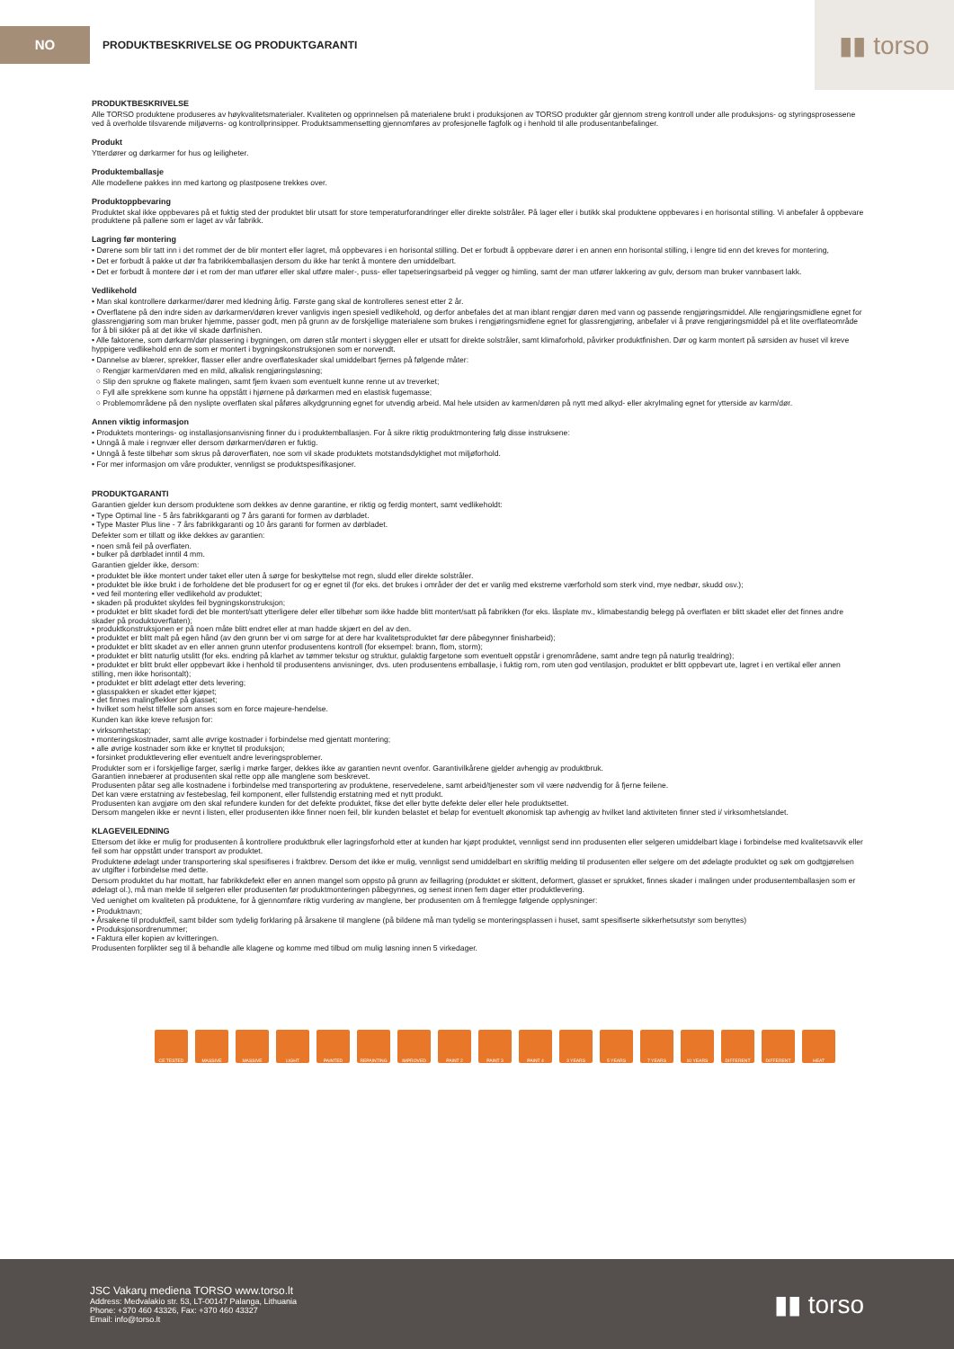NO
PRODUKTBESKRIVELSE OG PRODUKTGARANTI
▮▮ torso
PRODUKTBESKRIVELSE
Alle TORSO produktene produseres av høykvalitetsmaterialer. Kvaliteten og opprinnelsen på materialene brukt i produksjonen av TORSO produkter går gjennom streng kontroll under alle produksjons- og styringsprosessene ved å overholde tilsvarende miljøverns- og kontrollprinsipper. Produktsammensetting gjennomføres av profesjonelle fagfolk og i henhold til alle produsentanbefalinger.
Produkt
Ytterdører og dørkarmer for hus og leiligheter.
Produktemballasje
Alle modellene pakkes inn med kartong og plastposene trekkes over.
Produktoppbevaring
Produktet skal ikke oppbevares på et fuktig sted der produktet blir utsatt for store temperaturforandringer eller direkte solstråler. På lager eller i butikk skal produktene oppbevares i en horisontal stilling. Vi anbefaler å oppbevare produktene på pallene som er laget av vår fabrikk.
Lagring før montering
• Dørene som blir tatt inn i det rommet der de blir montert eller lagret, må oppbevares i en horisontal stilling. Det er forbudt å oppbevare dører i en annen enn horisontal stilling, i lengre tid enn det kreves for montering,
• Det er forbudt å pakke ut dør fra fabrikkemballasjen dersom du ikke har tenkt å montere den umiddelbart.
• Det er forbudt å montere dør i et rom der man utfører eller skal utføre maler-, puss- eller tapetseringsarbeid på vegger og himling, samt der man utfører lakkering av gulv, dersom man bruker vannbasert lakk.
Vedlikehold
• Man skal kontrollere dørkarmer/dører med kledning årlig. Første gang skal de kontrolleres senest etter 2 år.
• Overflatene på den indre siden av dørkarmen/døren krever vanligvis ingen spesiell vedlikehold, og derfor anbefales det at man iblant rengjør døren med vann og passende rengjøringsmiddel. Alle rengjøringsmidlene egnet for glassrengjøring som man bruker hjemme, passer godt, men på grunn av de forskjellige materialene som brukes i rengjøringsmidlene egnet for glassrengjøring, anbefaler vi å prøve rengjøringsmiddel på et lite overflateområde for å bli sikker på at det ikke vil skade dørfinishen.
• Alle faktorene, som dørkarm/dør plassering i bygningen, om døren står montert i skyggen eller er utsatt for direkte solstråler, samt klimaforhold, påvirker produktfinishen. Dør og karm montert på sørsiden av huset vil kreve hyppigere vedlikehold enn de som er montert i bygningskonstruksjonen som er norvendt.
• Dannelse av blærer, sprekker, flasser eller andre overflateskader skal umiddelbart fjernes på følgende måter:
○ Rengjør karmen/døren med en mild, alkalisk rengjøringsløsning;
○ Slip den sprukne og flakete malingen, samt fjern kvaen som eventuelt kunne renne ut av treverket;
○ Fyll alle sprekkene som kunne ha oppstått i hjørnene på dørkarmen med en elastisk fugemasse;
○ Problemområdene på den nyslipte overflaten skal påføres alkydgrunning egnet for utvendig arbeid. Mal hele utsiden av karmen/døren på nytt med alkyd- eller akrylmaling egnet for ytterside av karm/dør.
Annen viktig informasjon
• Produktets monterings- og installasjonsanvisning finner du i produktemballasjen. For å sikre riktig produktmontering følg disse instruksene:
• Unngå å male i regnvær eller dersom dørkarmen/døren er fuktig.
• Unngå å feste tilbehør som skrus på døroverflaten, noe som vil skade produktets motstandsdyktighet mot miljøforhold.
• For mer informasjon om våre produkter, vennligst se produktspesifikasjoner.
PRODUKTGARANTI
Garantien gjelder kun dersom produktene som dekkes av denne garantine, er riktig og ferdig montert, samt vedlikeholdt:
• Type Optimal line - 5 års fabrikkgaranti og 7 års garanti for formen av dørbladet.
• Type Master Plus line - 7 års fabrikkgaranti og 10 års garanti for formen av dørbladet.
Defekter som er tillatt og ikke dekkes av garantien:
• noen små feil på overflaten.
• bulker på dørbladet inntil 4 mm.
Garantien gjelder ikke, dersom:
• produktet ble ikke montert under taket eller uten å sørge for beskyttelse mot regn, sludd eller direkte solstråler.
• produktet ble ikke brukt i de forholdene det ble produsert for og er egnet til (for eks. det brukes i områder der det er vanlig med ekstreme værforhold som sterk vind, mye nedbør, skudd osv.);
• ved feil montering eller vedlikehold av produktet;
• skaden på produktet skyldes feil bygningskonstruksjon;
• produktet er blitt skadet fordi det ble montert/satt ytterligere deler eller tilbehør som ikke hadde blitt montert/satt på fabrikken (for eks. låsplate mv., klimabestandig belegg på overflaten er blitt skadet eller det finnes andre skader på produktoverflaten);
• produktkonstruksjonen er på noen måte blitt endret eller at man hadde skjært en del av den.
• produktet er blitt malt på egen hånd (av den grunn ber vi om sørge for at dere har kvalitetsproduktet før dere påbegynner finisharbeid);
• produktet er blitt skadet av en eller annen grunn utenfor produsentens kontroll (for eksempel: brann, flom, storm);
• produktet er blitt naturlig utslitt (for eks. endring på klarhet av tømmer tekstur og struktur, gulaktig fargetone som eventuelt oppstår i grenområdene, samt andre tegn på naturlig trealdring);
• produktet er blitt brukt eller oppbevart ikke i henhold til produsentens anvisninger, dvs. uten produsentens emballasje, i fuktig rom, rom uten god ventilasjon, produktet er blitt oppbevart ute, lagret i en vertikal eller annen stilling, men ikke horisontalt);
• produktet er blitt ødelagt etter dets levering;
• glasspakken er skadet etter kjøpet;
• det finnes malingflekker på glasset;
• hvilket som helst tilfelle som anses som en force majeure-hendelse.
Kunden kan ikke kreve refusjon for:
• virksomhetstap;
• monteringskostnader, samt alle øvrige kostnader i forbindelse med gjentatt montering;
• alle øvrige kostnader som ikke er knyttet til produksjon;
• forsinket produktlevering eller eventuelt andre leveringsproblemer.
Produkter som er i forskjellige farger, særlig i mørke farger, dekkes ikke av garantien nevnt ovenfor. Garantivilkårene gjelder avhengig av produktbruk.
Garantien innebærer at produsenten skal rette opp alle manglene som beskrevet.
Produsenten påtar seg alle kostnadene i forbindelse med transportering av produktene, reservedelene, samt arbeid/tjenester som vil være nødvendig for å fjerne feilene.
Det kan være erstatning av festebeslag, feil komponent, eller fullstendig erstatning med et nytt produkt.
Produsenten kan avgjøre om den skal refundere kunden for det defekte produktet, fikse det eller bytte defekte deler eller hele produktsettet.
Dersom mangelen ikke er nevnt i listen, eller produsenten ikke finner noen feil, blir kunden belastet et beløp for eventuelt økonomisk tap avhengig av hvilket land aktiviteten finner sted i/ virksomhetslandet.
KLAGEVEILEDNING
Ettersom det ikke er mulig for produsenten å kontrollere produktbruk eller lagringsforhold etter at kunden har kjøpt produktet, vennligst send inn produsenten eller selgeren umiddelbart klage i forbindelse med kvalitetsavvik eller feil som har oppstått under transport av produktet.
Produktene ødelagt under transportering skal spesifiseres i fraktbrev. Dersom det ikke er mulig, vennligst send umiddelbart en skriftlig melding til produsenten eller selgere om det ødelagte produktet og søk om godtgjørelsen av utgifter i forbindelse med dette.
Dersom produktet du har mottatt, har fabrikkdefekt eller en annen mangel som oppsto på grunn av feillagring (produktet er skittent, deformert, glasset er sprukket, finnes skader i malingen under produsentemballasjen som er ødelagt ol.), må man melde til selgeren eller produsenten før produktmonteringen påbegynnes, og senest innen fem dager etter produktlevering.
Ved uenighet om kvaliteten på produktene, for å gjennomføre riktig vurdering av manglene, ber produsenten om å fremlegge følgende opplysninger:
• Produktnavn;
• Årsakene til produktfeil, samt bilder som tydelig forklaring på årsakene til manglene (på bildene må man tydelig se monteringsplassen i huset, samt spesifiserte sikkerhetsutstyr som benyttes)
• Produksjonsordrenummer;
• Faktura eller kopien av kvitteringen.
Produsenten forplikter seg til å behandle alle klagene og komme med tilbud om mulig løsning innen 5 virkedager.
CE TESTED MASSIVE MASSIVE LIGHT PAINTED REPAINTING IMPROVED PAINT 2 PAINT 3 PAINT 4 3 YEARS 5 YEARS 7 YEARS 10 YEARS DIFFERENT DIFFERENT HEAT
JSC Vakarų mediena TORSO www.torso.lt
Address: Medvalakio str. 53, LT-00147 Palanga, Lithuania
Phone: +370 460 43326, Fax: +370 460 43327
Email: info@torso.lt
▮▮ torso